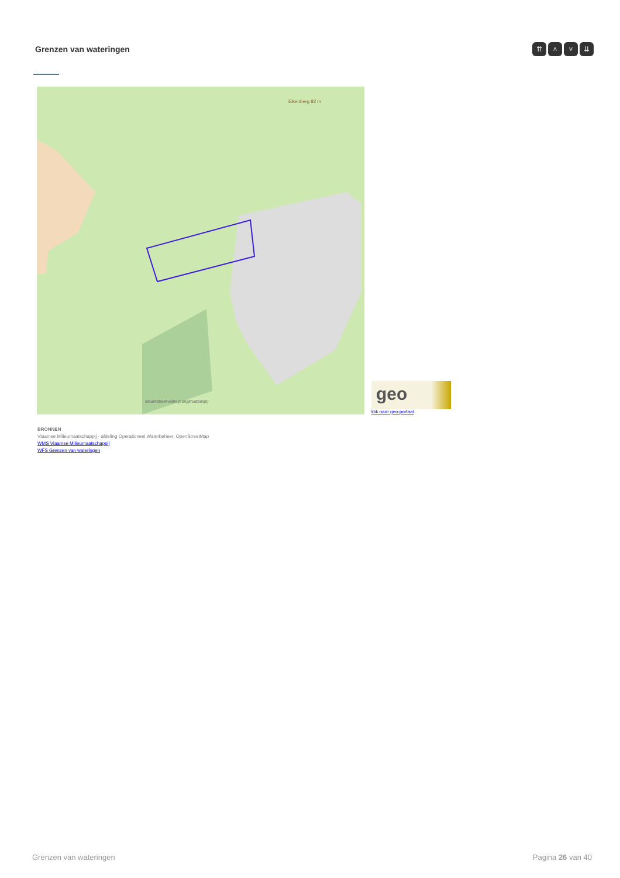Grenzen van wateringen
⇈ ˄ ˅ ⇊
Eikenberg 82 m
Maarkebeekvallei (Longkruidbosje)
geo
klik naar geo-portaal
BRONNEN
Vlaamse Milieumaatschappij - afdeling Operationeel Waterbeheer, OpenStreetMap
WMS Vlaamse Milieumaatschappij
WFS Grenzen van wateringen
Grenzen van wateringen Pagina 26 van 40